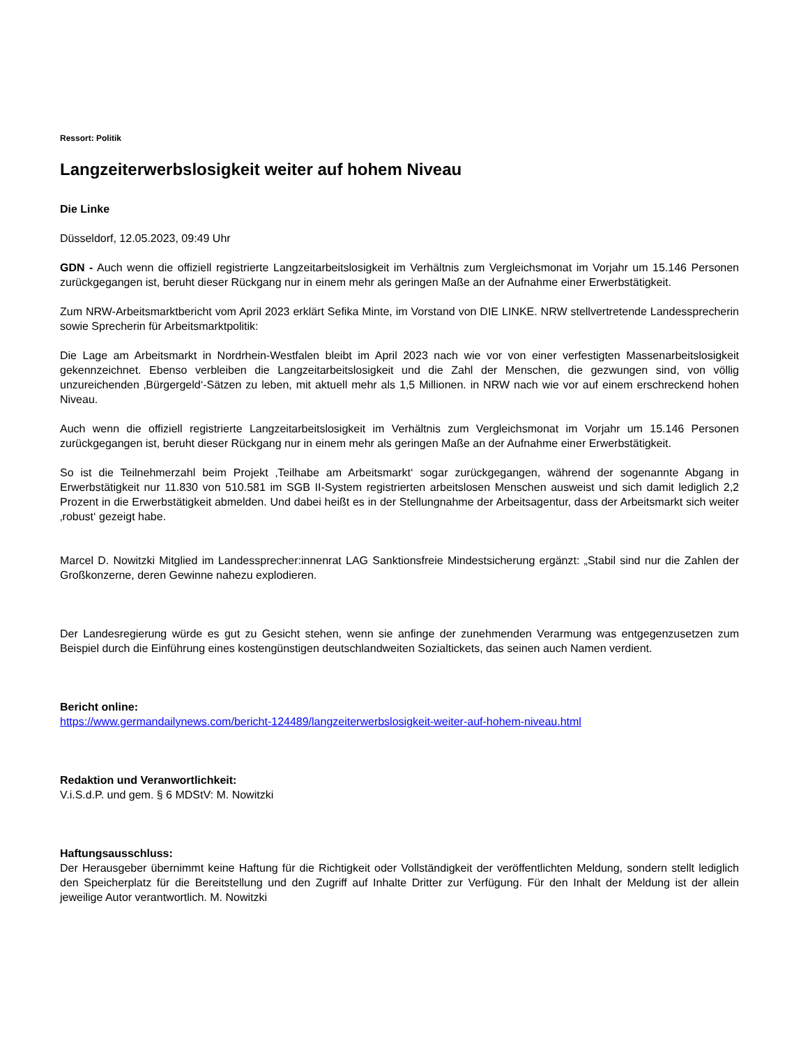Ressort: Politik
Langzeiterwerbslosigkeit weiter auf hohem Niveau
Die Linke
Düsseldorf, 12.05.2023, 09:49 Uhr
GDN - Auch wenn die offiziell registrierte Langzeitarbeitslosigkeit im Verhältnis zum Vergleichsmonat im Vorjahr um 15.146 Personen zurückgegangen ist, beruht dieser Rückgang nur in einem mehr als geringen Maße an der Aufnahme einer Erwerbstätigkeit.
Zum NRW-Arbeitsmarktbericht vom April 2023 erklärt Sefika Minte, im Vorstand von DIE LINKE. NRW stellvertretende Landessprecherin sowie Sprecherin für Arbeitsmarktpolitik:
Die Lage am Arbeitsmarkt in Nordrhein-Westfalen bleibt im April 2023 nach wie vor von einer verfestigten Massenarbeitslosigkeit gekennzeichnet. Ebenso verbleiben die Langzeitarbeitslosigkeit und die Zahl der Menschen, die gezwungen sind, von völlig unzureichenden ‚Bürgergeld‘-Sätzen zu leben, mit aktuell mehr als 1,5 Millionen. in NRW nach wie vor auf einem erschreckend hohen Niveau.
Auch wenn die offiziell registrierte Langzeitarbeitslosigkeit im Verhältnis zum Vergleichsmonat im Vorjahr um 15.146 Personen zurückgegangen ist, beruht dieser Rückgang nur in einem mehr als geringen Maße an der Aufnahme einer Erwerbstätigkeit.
So ist die Teilnehmerzahl beim Projekt ‚Teilhabe am Arbeitsmarkt‘ sogar zurückgegangen, während der sogenannte Abgang in Erwerbstätigkeit nur 11.830 von 510.581 im SGB II-System registrierten arbeitslosen Menschen ausweist und sich damit lediglich 2,2 Prozent in die Erwerbstätigkeit abmelden. Und dabei heißt es in der Stellungnahme der Arbeitsagentur, dass der Arbeitsmarkt sich weiter ‚robust‘ gezeigt habe.
Marcel D. Nowitzki Mitglied im Landessprecher:innenrat LAG Sanktionsfreie Mindestsicherung ergänzt: „Stabil sind nur die Zahlen der Großkonzerne, deren Gewinne nahezu explodieren.
Der Landesregierung würde es gut zu Gesicht stehen, wenn sie anfinge der zunehmenden Verarmung was entgegenzusetzen zum Beispiel durch die Einführung eines kostengünstigen deutschlandweiten Sozialtickets, das seinen auch Namen verdient.
Bericht online:
https://www.germandailynews.com/bericht-124489/langzeiterwerbslosigkeit-weiter-auf-hohem-niveau.html
Redaktion und Veranwortlichkeit:
V.i.S.d.P. und gem. § 6 MDStV: M. Nowitzki
Haftungsausschluss:
Der Herausgeber übernimmt keine Haftung für die Richtigkeit oder Vollständigkeit der veröffentlichten Meldung, sondern stellt lediglich den Speicherplatz für die Bereitstellung und den Zugriff auf Inhalte Dritter zur Verfügung. Für den Inhalt der Meldung ist der allein jeweilige Autor verantwortlich. M. Nowitzki